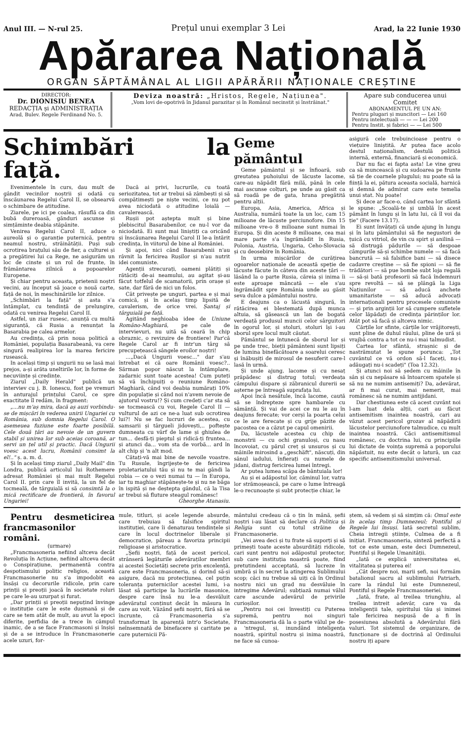Anul III. — N-rul 25. Prețul unui exemplar 3 Lei Arad, la 22 Iunie 1930
Apărarea Națională
ORGAN SĂPTĂMÂNAL AL LIGII APĂRĂRII NAȚIONALE CREȘTINE
DIRECTOR:
Dr. DIONISIU BENEA
REDACȚIA și ADMINISTRAȚIA
Arad, Bulev. Regele Ferdinand No. 5.
Deviza noastră: „Hristos, Regele, Națiunea".
„Vom lovi de-opotrivă în Jidanul parazitar și în Românul necinstit și înstrăinat."
Apare sub conducerea unui Comitet
ABONAMENTUL PE UN AN:
Pentru plugari și muncitori — Lei 160
Pentru intelectuali — — — Lei 200
Pentru Instit. și fabrici — — Lei 500
Schimbări la față.
Evenimentele în curs, dau mult de gândit vecinilor noștrii și odată cu înscăunarea Regelui Carol II, se obsearvă o schimbare de atitudine.
Ziarele, pe ici pe coalea, răsuflă ca din bubă dureroasă, gânduri ascunse și simțăminte deabia stăpânite.
Venirea Regelui Carol II, aduce o aureolă și o garanție puternică, pentru neamul nostru, străinătății. Puși sub ocrotirea brațului său de fier, a culturei și a pregătirei lui ca Rege, ne asigurăm un loc de cinste și un rol de frunte, în frământarea zilnică a popoarelor Europene.
Și chiar pentru aceasta, prietenii noștri vecini, au început să joace o nouă carte, față de noi, în meschinăriile lor zilnice.
„Schimbări la față" și asta s'a întâmplat, cu tendință de prelungire, odată cu venirea Regelui Carol II.
Astfel, un ziar rusesc, anunță cu multă siguranță, că Rusia a renunțat la Basarabia pe calea armelor.
Au credința, că prin noua politică a României, populația Basarabeană, va cere singură realipirea lor la marea fericire rusească.
In același timp și ungurii nu se lasă mai prejos, a-și arăta uneltirile lor, în forme de necuviințe și credințe.
Ziarul „Daily Herald" publică un interviev cu j. B. Ionescu, fost pe vremuri în anturajul prințului Carol, ce spre exactitate îl redăm, în fragment:
„...nu m'aș mira, dacă aș auzi vorbindu-se de mișcări în vederea unirii Ungariei cu România, sub domnia Regelui Carol. O asemeuea fuziune este foarte posibilă. Cele două țări au nevoie de un guvern stabil și unirea lor sub aceiaș coroană, ar servi un țel util și practic. Dacă Ungurii voesc acest lucru, Românii consimt la el!.." ș. a. m. d.
Și în același timp ziarul „Daily Mail" din Londra, publică articolul lui Rothemere adresat României și mai mult Regelui Carol II. prin care îl invită, la un fel de tocmeală, de târguială si să consimtă la o mică rectificare de frontieră, în favorul Ungariei!
Dacă ai privi, lucrurile, cu toată seriozitatea, tot ar trebui să zâmbești și să compătimești pe niște vecini, ce nu pot avea niciodată o atitudine loială — cavalerească.
Rușii pot aștepta mult și bine plebiscitul Basarabenilor, ce nu-l vor da niciodată. Ei sunt mai liniștiți ca oricând și înscăunarea Regelui Carol II le-a întărit credința, în viitorul de bine al României.
Și apoi, nici când Basarabenii n'au râvnit la fericirea Rușilor și n'au nutrit idei comuniste.
Agenții strecurați, oameni plătiți și rătăciți de-ai neamului, au agitat și-au făcut totfelul de scamatorii, prin orașe și sate, dar fără de nici un folos.
Cât privește pe unguri, partea e și mai comică, și în acelaș timp lipsită de cavalerism, de orice vrei. Șantaj și târguială pe față.
Agitând neghioaba idee de Uniune Româno-Maghiară, pe cale de intervievuri, nu uită să ceară în chip obraznic, o revizuire de frontiere! Par'că Regele Carol ar fi intr'un târg să precupețească sângele eroilor noștri!
...„Dacă Ungurii voesc..." dar s'au întrebat ei că oare Românii voesc?.. Sărman popor născut la întâmplare, zadarnic sunt toate acestea! Cum puteți să vă închipuiți o reuniune Româno-Maghiară, când voi deabia numărați 10% din populație și când noi n'avem nevoie de ajutorul vostru!? Și cum credeți c'ar sta să se tocmească cu voi, Regele Carol II — vulturul de azi ce ne-a luat sub ocrotirea lui?! Nu se fac lucruri de acestea, cu samsarii și târgueli jidovești,.. poftește dumneata cu vârf de lame și ghiulea de tun... desfă-ți pieptul și ridică-ți fruntea... și atunci da... vom sta de vorbă... ard în alt chip și 'n alt mod.
Cătați-vă mai bine de nevoile voastre. Tu Rusule, îngrijește-te de fericirea proletariatului tău și nu te mai gândi la robia — ce o vezi numai tu — în Europa, iar tu maghiar stăpânește-te și nu ne băga în ispită și ne deștepta gândul, că la Tisa ar trebui să fluture steagul românesc!
Gheorghe Atanasiu.
Geme pământul
Geme pământul și se înfioară, sub greutatea puhoiului de lăcuste lacome, care-au năpădit fără milă, până în cele mai ascunse colțuri, pe unde au găsit ca să roadă pe de gata, hrana pregătită pentru alții.
Europa, Asia, America, Africa și Australia, numără toate la un loc, cam 15 milioane de lăcuste perciunofore. Din 15 milioane vre-o 8 milioane sunt numai în Europa. Și din aceste 8 milioane, cea mai mare parte s'a îngrămădit în Rusia, Polonia, Austria, Ungaria, Ceho-Slovacia și cu deosebire în România.
In urma mișcărilor de curățirea ogoarelor naționale de această speție de lăcuste făcute în câteva din aceste țări — lăsând la o parte Rusia, căreia și inima îi este aproape mâncată — ele s'au îngrămădit spre România unde au găsit seva dulce a pământului nostru.
E deajuns ca o lăcustă singură, în rătăcirea ei blestemată după munca altuia, să găsească un lan de bogată verdeață produsul muncii celor sârguitori în ogorul lor, și stoluri, stoluri își i-au sborul spre locul mult căutat.
Pământul se întunecă de sborul lor și pe unde trec, bieții pământeni sunt lipsiți de lumina binefăcătoare a soarelui ceresc și înăbușiți de mirosul de nesuferit care-l lasă în urmă.
Și unde ajung, lacome și cu nesaț prăpădesc și distrug totul; verdeața câmpului dispare și zăbranicul durerii se așterne pe întreagă suprafața lui.
Apoi încă nesătule, încă lacome, caută să se îndrepteze spre hambarele cu sămânță. Și vai de acei ce nu le au în deajuns ferecate; vor cerși la poarta celui ce le are ferecate și cu grije păzite de pacostea ce a căzut pe capul omenirii.
Da, lăcustele acestea cu chip de monstrii — cu ochi granuloși, cu nasu încovoiat, cu părul creț și unsuros și cu mâinile mirosind a „geschäft", născuți, din sânul iadului, înfierați cu numele de jidani, distrug fericirea lumei întregi.
Ar putea lumea scăpa de bântuiala lor!
Au și ei adăpostul lor, căminul lor, vatra lor strămoșească, pe care o lume întreagă le-o recunoaște și subt protecție chiar, le
asigură cele trebuincioase pentru o viețuire liniștită. Ar putea face acolo destul naționalism, destulă politică internă, externă, financiară și economică.
Dar nu fac ei fapta asta! Le vine greu ca să muncească și cu sudoarea pe frunte să ție de coarnele plugului; nu poate să ia ființă la ei, pătura aceasta socială, harnică și demnă de admirat care este temelia unui stat. Nu poate!
Și dece ar face-o, când cartea lor sfântă le spune: „Scoală-te și umblă în acest pământ în lungu și în latu lui, că îl voi da ție" (Facere 13.17).
Ei sunt învățați că unde ajung în lungu și în latu pământului să fie negustori de țuică cu vitriol, de vin cu spirt și anilină — să distrugă pădurile — să despoae câmpurile să-și schimbe numele — să facă bancrută — să falsifice bani — să disece cadavre creștine — să fie spioni — să fie trădători — să pue bombe subt loja regală — să-și bată profesorii să facă îndemnuri spre revoltă — să se plângă la Liga Națiunilor — să aducă anchete umanitariste — să aducă advocați internaționali pentru procesele comuniste — și prin arginții lor să cumpere sufletele celor lăpădați de credința părinților lor. Atât pot să facă și altceva nimic.
Cărțile lor sfinte, cărțile lor vrăjitorești, sunt pline de duhul răului, pline de ură și vrajbă contra a tot ce nu-i mai talmudist.
Cartea lor sfântă, strașnic și de nastrămutat le spune porunca: „Tot cuvântul ce vă ordon să-l faceți, nu-i adăugați nu-i scadeți" (Toa 12.32).
Și atunci noi să ședem cu mâinile în sân și cu nepăsare să întoarcem spatele și să nu ne numim antisemiți? Da, adevărat, ar fi mai curat, mai nemerit, mai românesc să ne numim antijidani.
Dar chestiunea este că acest cuvânt noi l-am luat dela alții, cari au făcut antisemitism inaintea noastră, cari au văzut acest pericol grozav al năpădirii lăcustelor perciunofore talmudice, cu mult inaintea noastră. Căci antisemitismul românesc, cu doctrina lui, cu principiile lui dictate de voința supremă a poporului năpăstuit, nu este decât o latură, un caz specific antisemitismului universal.
Pentru desmeticirea francmasonilor români.
(urmare)
„Francmasoneria nefiind altceva decât Revoluția în Acțiune, nefiind altceva decât o Conspirațiune, permanentă contra despotismului politic religios, această Francmasonerie nu s'a impodobit ea însăși cu decorurile ridicole, prin care prinții și preoții joacă în societate roluri pe care le-au uzurpat și furat.
„Dar prinții și preoții nepuțind învinge o instituție care le este dușmană și de care se tem atât de mult, au avut la epoci diferite, perfidia de a trece în câmpul inamic, de a se face Francmasoni și înșiși și de a se introduce în Francmasonerie acele uzuri, for-
mule, titluri, și acele legende absurde, care trebuiau să falsifice spiritul instituției, care îi denaturau tendințele și care în locul doctrinelor liberale și democratice, păreau a favoriza principii religioase și aristocratice.
„Șefii noștri, față de acest pericol, strânseră legăturile adevăraților membri ai acestei Societăți secrete prin excelență, care este Francmasoneria, și dorind să-și asigure, dacă nu protecțiunea, cel puțin toleranța puternicilor acestei lumi, i-a lăsat să participe la lucrările masonice, despre care însă nu le-a desvăluit adevăratul conținut decât în măsura în care au voit. Văzând șefii noștri, fără să se încrunte, că Francmasoneria s'a transformat în aparență intr'o Societate, neînsemnată de binefacere și caritate pe care puternicii Pă-
mântului credeau că o țin în mână, șefii noștri i-au lăsat să declare că Politica și Religia sunt cu totul străine de Francmasonerie.
„Vei avea deci și tu frate să suporți și să primești toate aceste absurdități ridicole, cari sunt pentru noi adăpostul protector, sub care instituția noastră poate, fiind pretutindeni acceptată, să lucreze în umbră și în secret la atingerea Sublimului scop; căci nu trebue să uiți că în Ordinul nostru nici un grad nu desvăluie în intregime Adevărul; subțiază numai vălul care ascunde adevărul de privirile curioșilor.
„Pentru noi cei învestiți cu Puterea supremă, pentru noi singuri Francmasoneria dă la o parte vălul pe de-a 'ntregul, și, inundând inteligența noastră, spiritul nostru și inima noastră, ne face să cunoa-
ștem, să vedem și să simțim că: Omul este în acelaș timp Dumnezeul; Pontiful și Regele lui însuși. Iată secretul sublim, Cheia intregii științe, Culmea de a fi inițiat. Francmasoneria, sinteză perfectă a tot ce este uman, este deci Dumnezeul, Pontiful și Regele Umanității.
„Iată ce explică universitatea ei, vitalitatea și puterea ei!
„Cât despre noi, marii șefi, noi formăm batalionul sacru al sublimului Patriarh, care la rândul lui este Dumnezeul, Pontiful și Regele Francmasoneriei.
„Iată, frate, al treilea triunghiu, al treilea intreit adevăr, care va da inteligenții tale, spiritului tău și inimei tale fericirea nespusă de a fi în posesiunea absolută a Adevărului fără valuri. Tot sistemul de organizare, de funcționare și de doctrină al Ordinului nostru iți apare